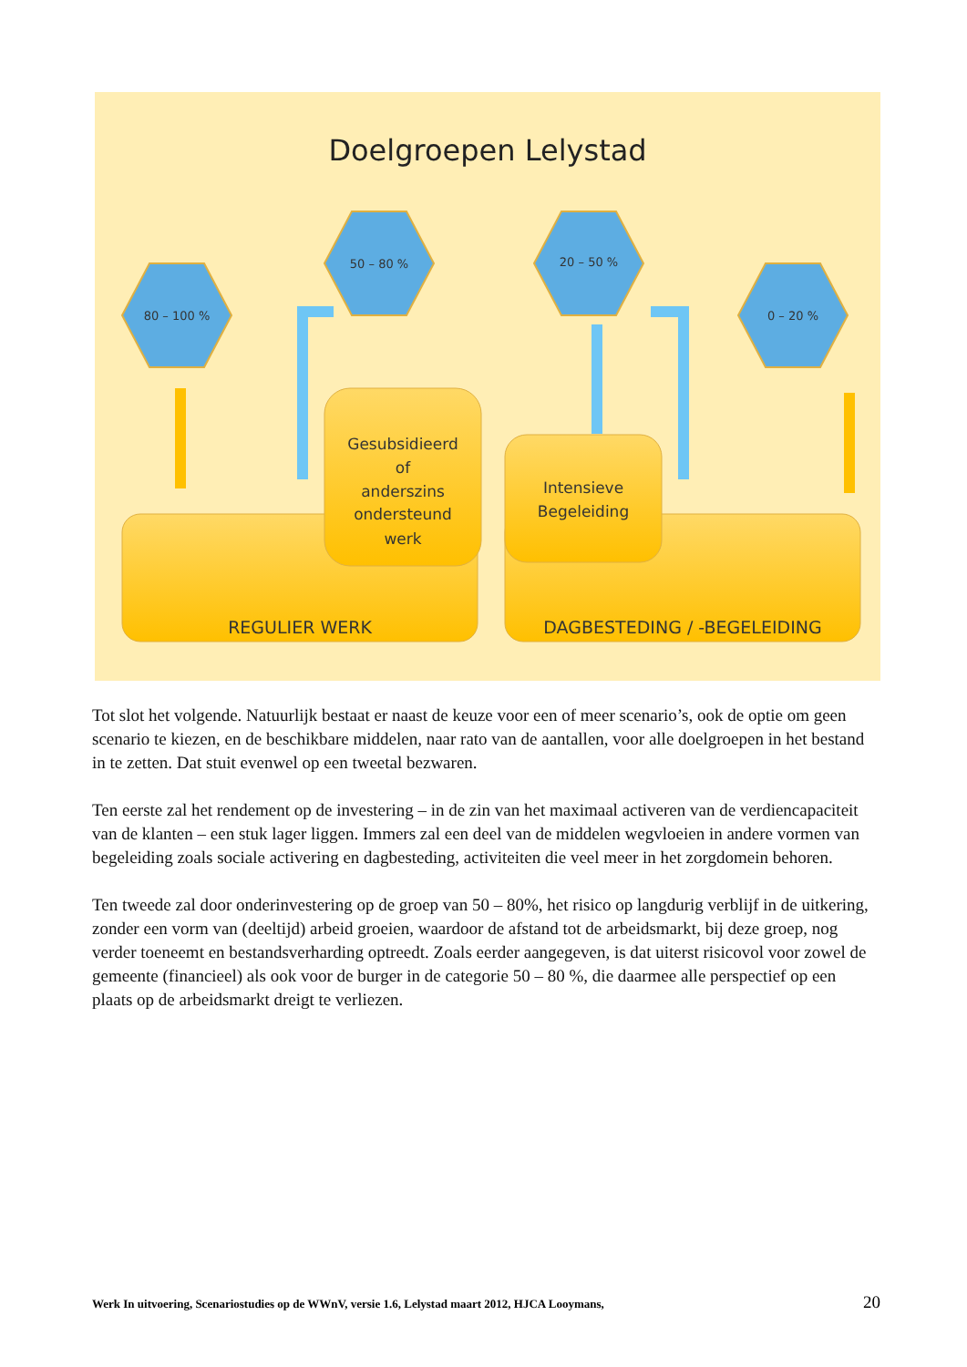Doelgroepen Lelystad
80 – 100 %
50 – 80 %
20 – 50 %
0 – 20 %
Gesubsidieerd
of
anderszins
ondersteund
werk
Intensieve
Begeleiding
REGULIER WERK
DAGBESTEDING / -BEGELEIDING
Tot slot het volgende. Natuurlijk bestaat er naast de keuze voor een of meer scenario’s, ook de optie om geen scenario te kiezen, en de beschikbare middelen, naar rato van de aantallen, voor alle doelgroepen in het bestand in te zetten. Dat stuit evenwel op een tweetal bezwaren.
Ten eerste zal het rendement op de investering – in de zin van het maximaal activeren van de verdiencapaciteit van de klanten – een stuk lager liggen. Immers zal een deel van de middelen wegvloeien in andere vormen van begeleiding zoals sociale activering en dagbesteding, activiteiten die veel meer in het zorgdomein behoren.
Ten tweede zal door onderinvestering op de groep van 50 – 80%, het risico op langdurig verblijf in de uitkering, zonder een vorm van (deeltijd) arbeid groeien, waardoor de afstand tot de arbeidsmarkt, bij deze groep, nog verder toeneemt en bestandsverharding optreedt. Zoals eerder aangegeven, is dat uiterst risicovol voor zowel de gemeente (financieel) als ook voor de burger in de categorie 50 – 80 %, die daarmee alle perspectief op een plaats op de arbeidsmarkt dreigt te verliezen.
Werk In uitvoering, Scenariostudies op de WWnV, versie 1.6, Lelystad maart 2012, HJCA Looymans, 20